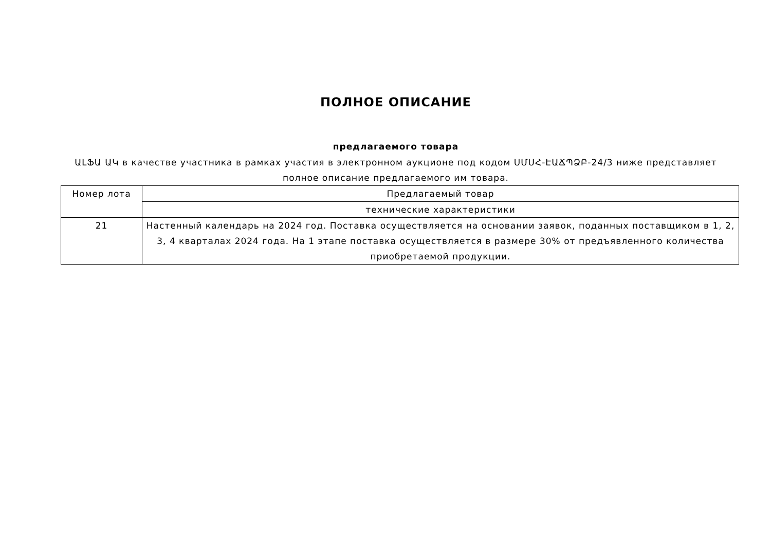ПОЛНОЕ ОПИСАНИЕ
предлагаемого товара
ԱԼՖԱ ԱԿ в качестве участника в рамках участия в электронном аукционе под кодом ՍՄՍՀ-ԷԱՃՊՁԲ-24/3 ниже представляет полное описание предлагаемого им товара.
| Номер лота | Предлагаемый товар |
| | технические характеристики |
| 21 | Настенный календарь на 2024 год. Поставка осуществляется на основании заявок, поданных поставщиком в 1, 2, 3, 4 кварталах 2024 года. На 1 этапе поставка осуществляется в размере 30% от предъявленного количества приобретаемой продукции. |